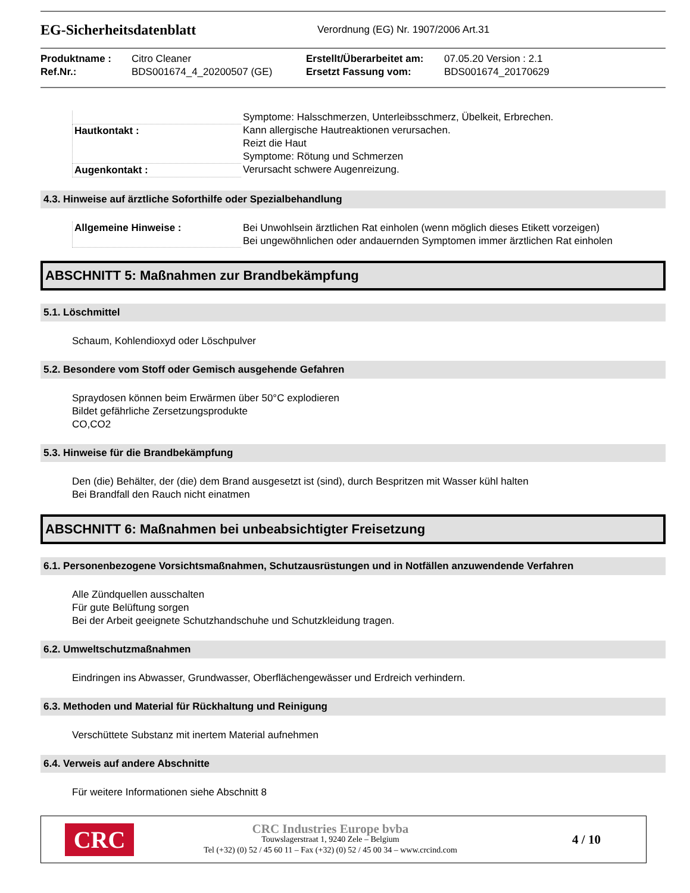EG-Sicherheitsdatenblatt
Verordnung (EG) Nr. 1907/2006 Art.31
Produktname : Citro Cleaner Erstellt/Überarbeitet am: 07.05.20 Version : 2.1 Ref.Nr.: BDS001674_4_20200507 (GE) Ersetzt Fassung vom: BDS001674_20170629
| | Symptome: Halsschmerzen, Unterleibsschmerz, Übelkeit, Erbrechen. |
| Hautkontakt : | Kann allergische Hautreaktionen verursachen. Reizt die Haut Symptome: Rötung und Schmerzen |
| Augenkontakt : | Verursacht schwere Augenreizung. |
4.3. Hinweise auf ärztliche Soforthilfe oder Spezialbehandlung
| Allgemeine Hinweise : | Bei Unwohlsein ärztlichen Rat einholen (wenn möglich dieses Etikett vorzeigen) Bei ungewöhnlichen oder andauernden Symptomen immer ärztlichen Rat einholen |
ABSCHNITT 5: Maßnahmen zur Brandbekämpfung
5.1. Löschmittel
Schaum, Kohlendioxyd oder Löschpulver
5.2. Besondere vom Stoff oder Gemisch ausgehende Gefahren
Spraydosen können beim Erwärmen über 50°C explodieren
Bildet gefährliche Zersetzungsprodukte
CO,CO2
5.3. Hinweise für die Brandbekämpfung
Den (die) Behälter, der (die) dem Brand ausgesetzt ist (sind), durch Bespritzen mit Wasser kühl halten
Bei Brandfall den Rauch nicht einatmen
ABSCHNITT 6: Maßnahmen bei unbeabsichtigter Freisetzung
6.1. Personenbezogene Vorsichtsmaßnahmen, Schutzausrüstungen und in Notfällen anzuwendende Verfahren
Alle Zündquellen ausschalten
Für gute Belüftung sorgen
Bei der Arbeit geeignete Schutzhandschuhe und Schutzkleidung tragen.
6.2. Umweltschutzmaßnahmen
Eindringen ins Abwasser, Grundwasser, Oberflächengewässer und Erdreich verhindern.
6.3. Methoden und Material für Rückhaltung und Reinigung
Verschüttete Substanz mit inertem Material aufnehmen
6.4. Verweis auf andere Abschnitte
Für weitere Informationen siehe Abschnitt 8
CRC
CRC Industries Europe bvba
Touwslagerstraat 1, 9240 Zele – Belgium
Tel (+32) (0) 52 / 45 60 11 – Fax (+32) (0) 52 / 45 00 34 – www.crcind.com
4 / 10